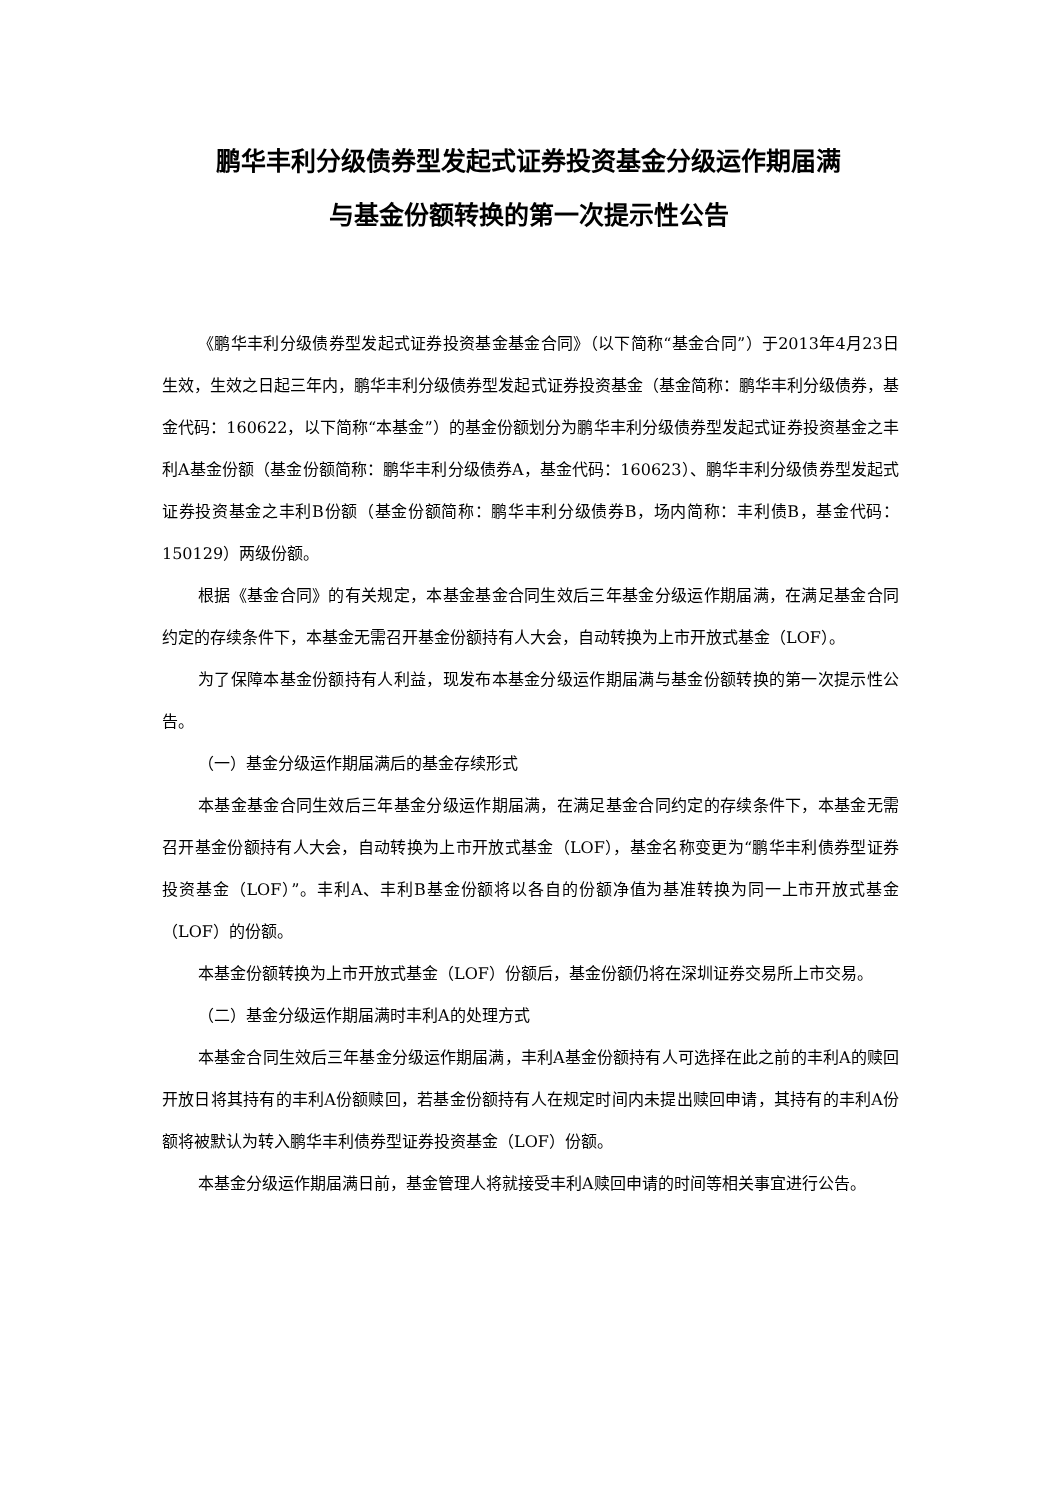鹏华丰利分级债券型发起式证券投资基金分级运作期届满
与基金份额转换的第一次提示性公告
《鹏华丰利分级债券型发起式证券投资基金基金合同》（以下简称“基金合同”）于2013年4月23日生效，生效之日起三年内，鹏华丰利分级债券型发起式证券投资基金（基金简称：鹏华丰利分级债券，基金代码：160622，以下简称“本基金”）的基金份额划分为鹏华丰利分级债券型发起式证券投资基金之丰利A基金份额（基金份额简称：鹏华丰利分级债券A，基金代码：160623）、鹏华丰利分级债券型发起式证券投资基金之丰利B份额（基金份额简称：鹏华丰利分级债券B，场内简称：丰利债B，基金代码：150129）两级份额。
根据《基金合同》的有关规定，本基金基金合同生效后三年基金分级运作期届满，在满足基金合同约定的存续条件下，本基金无需召开基金份额持有人大会，自动转换为上市开放式基金（LOF）。
为了保障本基金份额持有人利益，现发布本基金分级运作期届满与基金份额转换的第一次提示性公告。
（一）基金分级运作期届满后的基金存续形式
本基金基金合同生效后三年基金分级运作期届满，在满足基金合同约定的存续条件下，本基金无需召开基金份额持有人大会，自动转换为上市开放式基金（LOF），基金名称变更为“鹏华丰利债券型证券投资基金（LOF）”。丰利A、丰利B基金份额将以各自的份额净值为基准转换为同一上市开放式基金（LOF）的份额。
本基金份额转换为上市开放式基金（LOF）份额后，基金份额仍将在深圳证券交易所上市交易。
（二）基金分级运作期届满时丰利A的处理方式
本基金合同生效后三年基金分级运作期届满，丰利A基金份额持有人可选择在此之前的丰利A的赎回开放日将其持有的丰利A份额赎回，若基金份额持有人在规定时间内未提出赎回申请，其持有的丰利A份额将被默认为转入鹏华丰利债券型证券投资基金（LOF）份额。
本基金分级运作期届满日前，基金管理人将就接受丰利A赎回申请的时间等相关事宜进行公告。